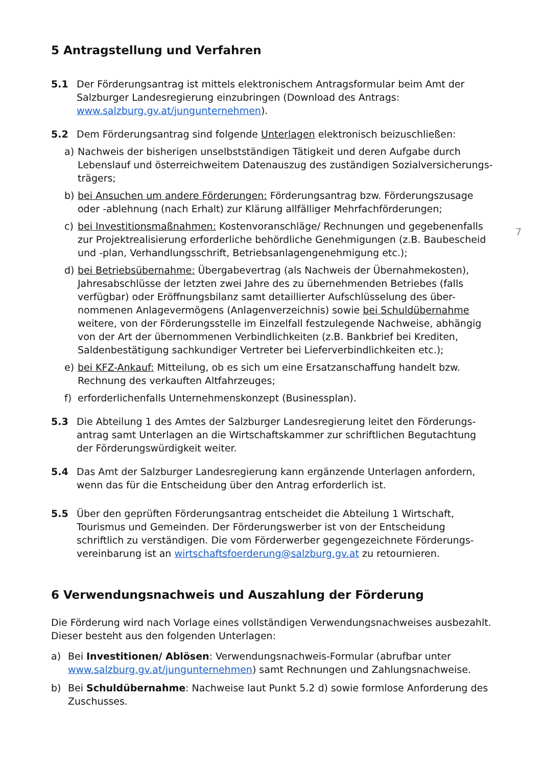5 Antragstellung und Verfahren
5.1 Der Förderungsantrag ist mittels elektronischem Antragsformular beim Amt der Salzburger Landesregierung einzubringen (Download des Antrags: www.salzburg.gv.at/jungunternehmen).
5.2 Dem Förderungsantrag sind folgende Unterlagen elektronisch beizuschließen:
a) Nachweis der bisherigen unselbstständigen Tätigkeit und deren Aufgabe durch Lebenslauf und österreichweitem Datenauszug des zuständigen Sozialversicherungs-trägers;
b) bei Ansuchen um andere Förderungen: Förderungsantrag bzw. Förderungszusage oder -ablehnung (nach Erhalt) zur Klärung allfälliger Mehrfachförderungen;
c) bei Investitionsmaßnahmen: Kostenvoranschläge/ Rechnungen und gegebenenfalls zur Projektrealisierung erforderliche behördliche Genehmigungen (z.B. Baubescheid und -plan, Verhandlungsschrift, Betriebsanlagengenehmigung etc.);
7
d) bei Betriebsübernahme: Übergabevertrag (als Nachweis der Übernahmekosten), Jahresabschlüsse der letzten zwei Jahre des zu übernehmenden Betriebes (falls verfügbar) oder Eröffnungsbilanz samt detaillierter Aufschlüsselung des über-nommenen Anlagevermögens (Anlagenverzeichnis) sowie bei Schuldübernahme weitere, von der Förderungsstelle im Einzelfall festzulegende Nachweise, abhängig von der Art der übernommenen Verbindlichkeiten (z.B. Bankbrief bei Krediten, Saldenbestätigung sachkundiger Vertreter bei Lieferverbindlichkeiten etc.);
e) bei KFZ-Ankauf: Mitteilung, ob es sich um eine Ersatzanschaffung handelt bzw. Rechnung des verkauften Altfahrzeuges;
f) erforderlichenfalls Unternehmenskonzept (Businessplan).
5.3 Die Abteilung 1 des Amtes der Salzburger Landesregierung leitet den Förderungs-antrag samt Unterlagen an die Wirtschaftskammer zur schriftlichen Begutachtung der Förderungswürdigkeit weiter.
5.4 Das Amt der Salzburger Landesregierung kann ergänzende Unterlagen anfordern, wenn das für die Entscheidung über den Antrag erforderlich ist.
5.5 Über den geprüften Förderungsantrag entscheidet die Abteilung 1 Wirtschaft, Tourismus und Gemeinden. Der Förderungswerber ist von der Entscheidung schriftlich zu verständigen. Die vom Förderwerber gegengezeichnete Förderungs-vereinbarung ist an wirtschaftsfoerderung@salzburg.gv.at zu retournieren.
6 Verwendungsnachweis und Auszahlung der Förderung
Die Förderung wird nach Vorlage eines vollständigen Verwendungsnachweises ausbezahlt. Dieser besteht aus den folgenden Unterlagen:
a) Bei Investitionen/ Ablösen: Verwendungsnachweis-Formular (abrufbar unter www.salzburg.gv.at/jungunternehmen) samt Rechnungen und Zahlungsnachweise.
b) Bei Schuldübernahme: Nachweise laut Punkt 5.2 d) sowie formlose Anforderung des Zuschusses.